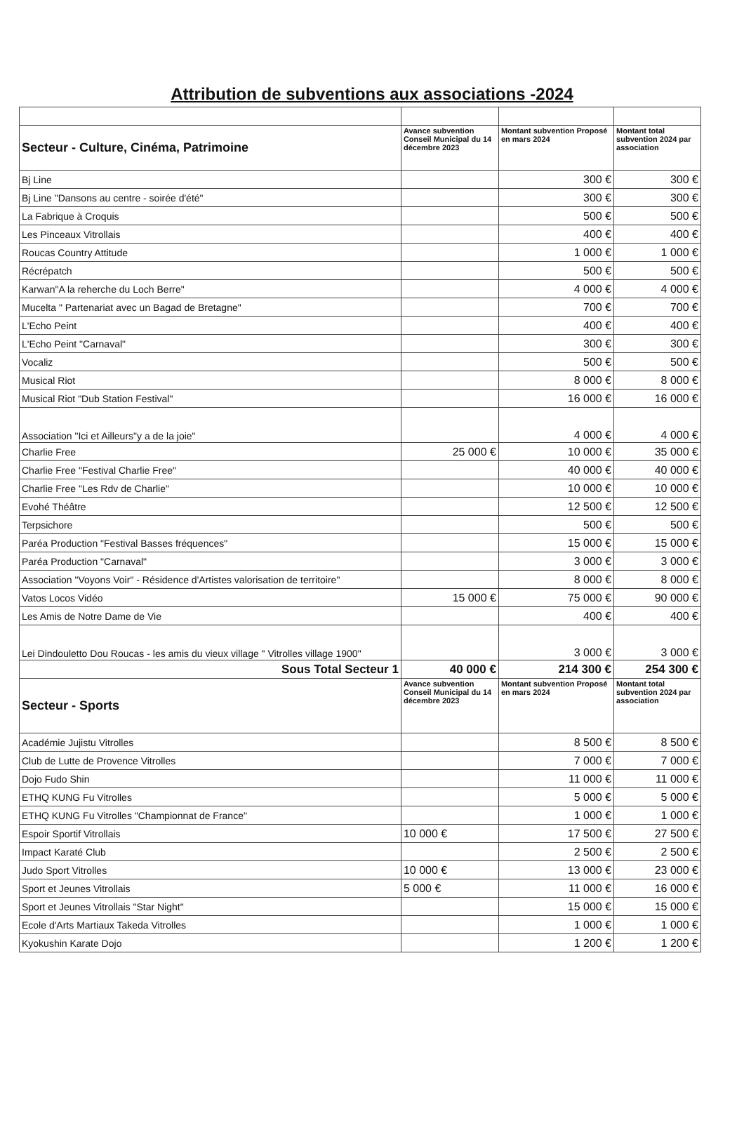Attribution de subventions aux associations -2024
| Secteur - Culture, Cinéma, Patrimoine | Avance subvention Conseil Municipal du 14 décembre 2023 | Montant subvention Proposé en mars 2024 | Montant total subvention 2024 par association |
| --- | --- | --- | --- |
| Bj Line | | 300 € | 300 € |
| Bj Line "Dansons au centre - soirée d'été" | | 300 € | 300 € |
| La Fabrique à Croquis | | 500 € | 500 € |
| Les Pinceaux Vitrollais | | 400 € | 400 € |
| Roucas Country Attitude | | 1 000 € | 1 000 € |
| Récrépatch | | 500 € | 500 € |
| Karwan"A la reherche du Loch Berre" | | 4 000 € | 4 000 € |
| Mucelta " Partenariat avec un Bagad de Bretagne" | | 700 € | 700 € |
| L'Echo Peint | | 400 € | 400 € |
| L'Echo Peint "Carnaval" | | 300 € | 300 € |
| Vocaliz | | 500 € | 500 € |
| Musical Riot | | 8 000 € | 8 000 € |
| Musical Riot "Dub Station Festival" | | 16 000 € | 16 000 € |
| Association "Ici et Ailleurs"y a de la joie" | | 4 000 € | 4 000 € |
| Charlie Free | 25 000 € | 10 000 € | 35 000 € |
| Charlie Free "Festival Charlie Free" | | 40 000 € | 40 000 € |
| Charlie Free "Les Rdv de Charlie" | | 10 000 € | 10 000 € |
| Evohé Théâtre | | 12 500 € | 12 500 € |
| Terpsichore | | 500 € | 500 € |
| Paréa Production "Festival Basses fréquences" | | 15 000 € | 15 000 € |
| Paréa Production "Carnaval" | | 3 000 € | 3 000 € |
| Association "Voyons Voir" - Résidence d'Artistes valorisation de territoire" | | 8 000 € | 8 000 € |
| Vatos Locos Vidéo | 15 000 € | 75 000 € | 90 000 € |
| Les Amis de Notre Dame de Vie | | 400 € | 400 € |
| Lei Dindouletto Dou Roucas - les amis du vieux village " Vitrolles village 1900" | | 3 000 € | 3 000 € |
| Sous Total Secteur 1 | 40 000 € | 214 300 € | 254 300 € |
| Secteur - Sports | Avance subvention Conseil Municipal du 14 décembre 2023 | Montant subvention Proposé en mars 2024 | Montant total subvention 2024 par association |
| Académie Jujistu Vitrolles | | 8 500 € | 8 500 € |
| Club de Lutte de Provence Vitrolles | | 7 000 € | 7 000 € |
| Dojo Fudo Shin | | 11 000 € | 11 000 € |
| ETHQ KUNG Fu Vitrolles | | 5 000 € | 5 000 € |
| ETHQ KUNG Fu Vitrolles "Championnat de France" | | 1 000 € | 1 000 € |
| Espoir Sportif Vitrollais | 10 000 € | 17 500 € | 27 500 € |
| Impact Karaté Club | | 2 500 € | 2 500 € |
| Judo Sport Vitrolles | 10 000 € | 13 000 € | 23 000 € |
| Sport et Jeunes Vitrollais | 5 000 € | 11 000 € | 16 000 € |
| Sport et Jeunes Vitrollais "Star Night" | | 15 000 € | 15 000 € |
| Ecole d'Arts Martiaux Takeda Vitrolles | | 1 000 € | 1 000 € |
| Kyokushin Karate Dojo | | 1 200 € | 1 200 € |